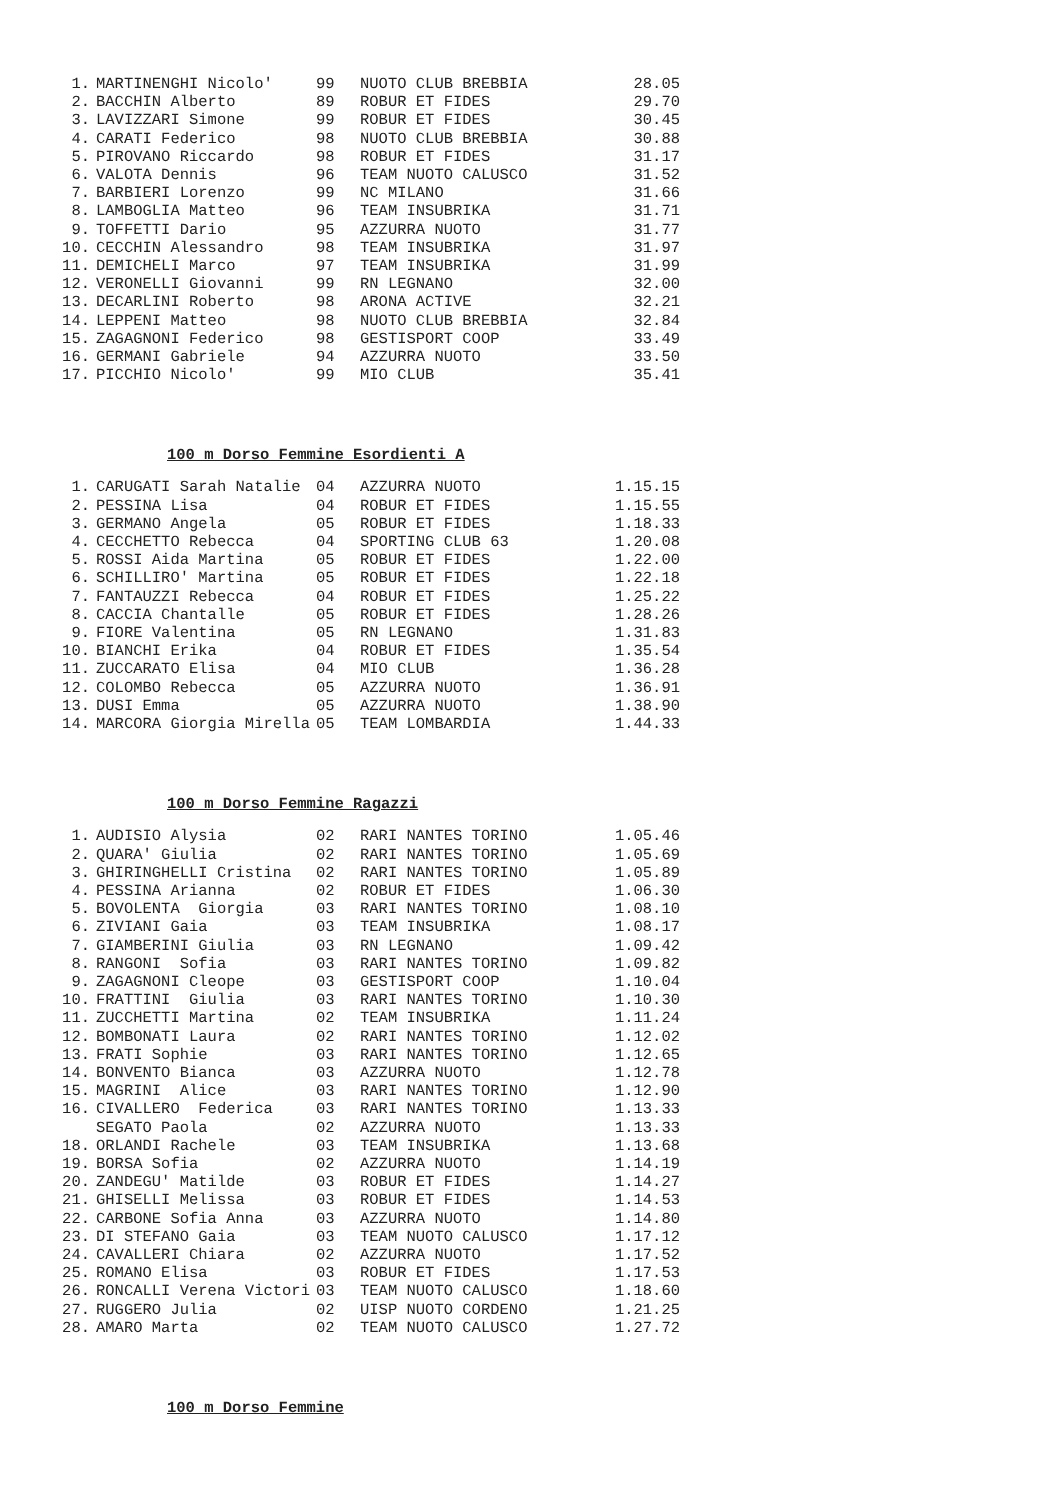| 1. | MARTINENGHI Nicolo' | 99 | NUOTO CLUB BREBBIA | 28.05 |
| 2. | BACCHIN Alberto | 89 | ROBUR ET FIDES | 29.70 |
| 3. | LAVIZZARI Simone | 99 | ROBUR ET FIDES | 30.45 |
| 4. | CARATI Federico | 98 | NUOTO CLUB BREBBIA | 30.88 |
| 5. | PIROVANO Riccardo | 98 | ROBUR ET FIDES | 31.17 |
| 6. | VALOTA Dennis | 96 | TEAM NUOTO CALUSCO | 31.52 |
| 7. | BARBIERI Lorenzo | 99 | NC MILANO | 31.66 |
| 8. | LAMBOGLIA Matteo | 96 | TEAM INSUBRIKA | 31.71 |
| 9. | TOFFETTI Dario | 95 | AZZURRA NUOTO | 31.77 |
| 10. | CECCHIN Alessandro | 98 | TEAM INSUBRIKA | 31.97 |
| 11. | DEMICHELI Marco | 97 | TEAM INSUBRIKA | 31.99 |
| 12. | VERONELLI Giovanni | 99 | RN LEGNANO | 32.00 |
| 13. | DECARLINI Roberto | 98 | ARONA ACTIVE | 32.21 |
| 14. | LEPPENI Matteo | 98 | NUOTO CLUB BREBBIA | 32.84 |
| 15. | ZAGAGNONI Federico | 98 | GESTISPORT COOP | 33.49 |
| 16. | GERMANI Gabriele | 94 | AZZURRA NUOTO | 33.50 |
| 17. | PICCHIO Nicolo' | 99 | MIO CLUB | 35.41 |
100 m Dorso Femmine Esordienti A
| 1. | CARUGATI Sarah Natalie | 04 | AZZURRA NUOTO | 1.15.15 |
| 2. | PESSINA Lisa | 04 | ROBUR ET FIDES | 1.15.55 |
| 3. | GERMANO Angela | 05 | ROBUR ET FIDES | 1.18.33 |
| 4. | CECCHETTO Rebecca | 04 | SPORTING CLUB 63 | 1.20.08 |
| 5. | ROSSI Aida Martina | 05 | ROBUR ET FIDES | 1.22.00 |
| 6. | SCHILLIRO' Martina | 05 | ROBUR ET FIDES | 1.22.18 |
| 7. | FANTAUZZI Rebecca | 04 | ROBUR ET FIDES | 1.25.22 |
| 8. | CACCIA Chantalle | 05 | ROBUR ET FIDES | 1.28.26 |
| 9. | FIORE Valentina | 05 | RN LEGNANO | 1.31.83 |
| 10. | BIANCHI Erika | 04 | ROBUR ET FIDES | 1.35.54 |
| 11. | ZUCCARATO Elisa | 04 | MIO CLUB | 1.36.28 |
| 12. | COLOMBO Rebecca | 05 | AZZURRA NUOTO | 1.36.91 |
| 13. | DUSI Emma | 05 | AZZURRA NUOTO | 1.38.90 |
| 14. | MARCORA Giorgia Mirella | 05 | TEAM LOMBARDIA | 1.44.33 |
100 m Dorso Femmine Ragazzi
| 1. | AUDISIO Alysia | 02 | RARI NANTES TORINO | 1.05.46 |
| 2. | QUARA' Giulia | 02 | RARI NANTES TORINO | 1.05.69 |
| 3. | GHIRINGHELLI Cristina | 02 | RARI NANTES TORINO | 1.05.89 |
| 4. | PESSINA Arianna | 02 | ROBUR ET FIDES | 1.06.30 |
| 5. | BOVOLENTA Giorgia | 03 | RARI NANTES TORINO | 1.08.10 |
| 6. | ZIVIANI Gaia | 03 | TEAM INSUBRIKA | 1.08.17 |
| 7. | GIAMBERINI Giulia | 03 | RN LEGNANO | 1.09.42 |
| 8. | RANGONI Sofia | 03 | RARI NANTES TORINO | 1.09.82 |
| 9. | ZAGAGNONI Cleope | 03 | GESTISPORT COOP | 1.10.04 |
| 10. | FRATTINI Giulia | 03 | RARI NANTES TORINO | 1.10.30 |
| 11. | ZUCCHETTI Martina | 02 | TEAM INSUBRIKA | 1.11.24 |
| 12. | BOMBONATI Laura | 02 | RARI NANTES TORINO | 1.12.02 |
| 13. | FRATI Sophie | 03 | RARI NANTES TORINO | 1.12.65 |
| 14. | BONVENTO Bianca | 03 | AZZURRA NUOTO | 1.12.78 |
| 15. | MAGRINI Alice | 03 | RARI NANTES TORINO | 1.12.90 |
| 16. | CIVALLERO Federica | 03 | RARI NANTES TORINO | 1.13.33 |
| | SEGATO Paola | 02 | AZZURRA NUOTO | 1.13.33 |
| 18. | ORLANDI Rachele | 03 | TEAM INSUBRIKA | 1.13.68 |
| 19. | BORSA Sofia | 02 | AZZURRA NUOTO | 1.14.19 |
| 20. | ZANDEGU' Matilde | 03 | ROBUR ET FIDES | 1.14.27 |
| 21. | GHISELLI Melissa | 03 | ROBUR ET FIDES | 1.14.53 |
| 22. | CARBONE Sofia Anna | 03 | AZZURRA NUOTO | 1.14.80 |
| 23. | DI STEFANO Gaia | 03 | TEAM NUOTO CALUSCO | 1.17.12 |
| 24. | CAVALLERI Chiara | 02 | AZZURRA NUOTO | 1.17.52 |
| 25. | ROMANO Elisa | 03 | ROBUR ET FIDES | 1.17.53 |
| 26. | RONCALLI Verena Victori | 03 | TEAM NUOTO CALUSCO | 1.18.60 |
| 27. | RUGGERO Julia | 02 | UISP NUOTO CORDENO | 1.21.25 |
| 28. | AMARO Marta | 02 | TEAM NUOTO CALUSCO | 1.27.72 |
100 m Dorso Femmine